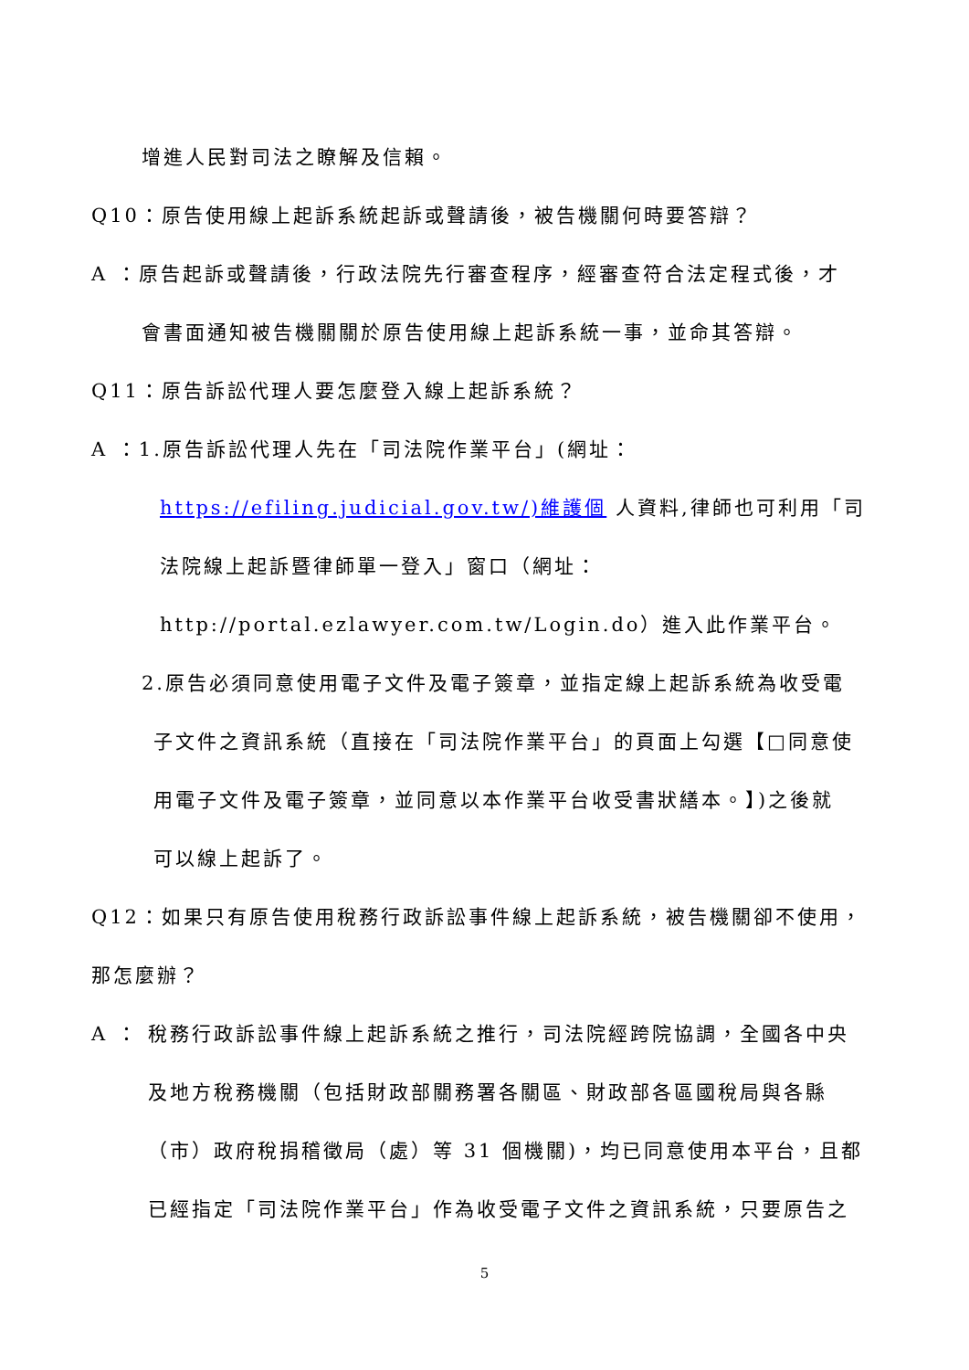增進人民對司法之瞭解及信賴。
Q10：原告使用線上起訴系統起訴或聲請後，被告機關何時要答辯？
A ：原告起訴或聲請後，行政法院先行審查程序，經審查符合法定程式後，才
會書面通知被告機關關於原告使用線上起訴系統一事，並命其答辯。
Q11：原告訴訟代理人要怎麼登入線上起訴系統？
A ：1.原告訴訟代理人先在「司法院作業平台」(網址：
https://efiling.judicial.gov.tw/)維護個 人資料,律師也可利用「司
法院線上起訴暨律師單一登入」窗口（網址：
http://portal.ezlawyer.com.tw/Login.do）進入此作業平台。
2.原告必須同意使用電子文件及電子簽章，並指定線上起訴系統為收受電
子文件之資訊系統（直接在「司法院作業平台」的頁面上勾選【□同意使
用電子文件及電子簽章，並同意以本作業平台收受書狀繕本。】)之後就
可以線上起訴了。
Q12：如果只有原告使用稅務行政訴訟事件線上起訴系統，被告機關卻不使用，
那怎麼辦？
A ： 稅務行政訴訟事件線上起訴系統之推行，司法院經跨院協調，全國各中央
及地方稅務機關（包括財政部關務署各關區、財政部各區國稅局與各縣
（市）政府稅捐稽徵局（處）等 31 個機關)，均已同意使用本平台，且都
已經指定「司法院作業平台」作為收受電子文件之資訊系統，只要原告之
5